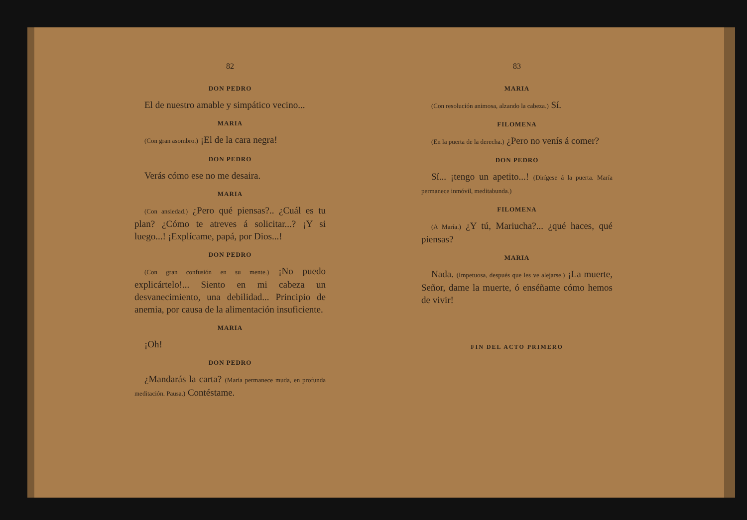82
DON PEDRO
El de nuestro amable y simpático vecino...
MARIA
(Con gran asombro.) ¡El de la cara negra!
DON PEDRO
Verás cómo ese no me desaira.
MARIA
(Con ansiedad.) ¿Pero qué piensas?.. ¿Cuál es tu plan? ¿Cómo te atreves á solicitar...? ¡Y si luego...! ¡Explícame, papá, por Dios...!
DON PEDRO
(Con gran confusión en su mente.) ¡No puedo explicártelo!... Siento en mi cabeza un desvanecimiento, una debilidad... Principio de anemia, por causa de la alimentación insuficiente.
MARIA
¡Oh!
DON PEDRO
¿Mandarás la carta? (María permanece muda, en profunda meditación. Pausa.) Contéstame.
83
MARIA
(Con resolución animosa, alzando la cabeza.) Sí.
FILOMENA
(En la puerta de la derecha.) ¿Pero no venís á comer?
DON PEDRO
Sí... ¡tengo un apetito...! (Dirígese á la puerta. María permanece inmóvil, meditabunda.)
FILOMENA
(A María.) ¿Y tú, Mariucha?... ¿qué haces, qué piensas?
MARIA
Nada. (Impetuosa, después que les ve alejarse.) ¡La muerte, Señor, dame la muerte, ó enséñame cómo hemos de vivir!
FIN DEL ACTO PRIMERO